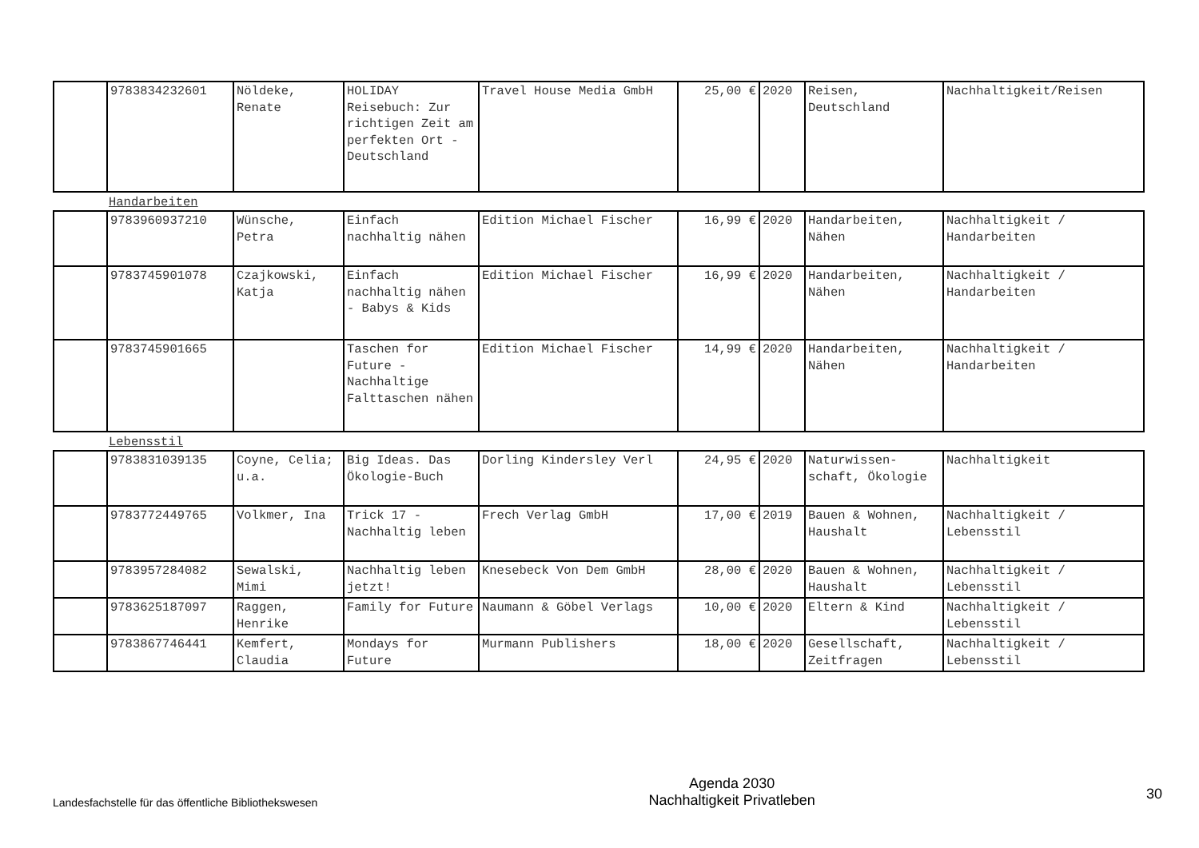| | 9783834232601 | Nöldeke, Renate | HOLIDAY Reisebuch: Zur richtigen Zeit am perfekten Ort - Deutschland | Travel House Media GmbH | 25,00 € | 2020 | Reisen, Deutschland | Nachhaltigkeit/Reisen |
Handarbeiten
| | 9783960937210 | Wünsche, Petra | Einfach nachhaltig nähen | Edition Michael Fischer | 16,99 € | 2020 | Handarbeiten, Nähen | Nachhaltigkeit / Handarbeiten |
| | 9783745901078 | Czajkowski, Katja | Einfach nachhaltig nähen - Babys & Kids | Edition Michael Fischer | 16,99 € | 2020 | Handarbeiten, Nähen | Nachhaltigkeit / Handarbeiten |
| | 9783745901665 | | Taschen for Future - Nachhaltige Falttaschen nähen | Edition Michael Fischer | 14,99 € | 2020 | Handarbeiten, Nähen | Nachhaltigkeit / Handarbeiten |
Lebensstil
| | 9783831039135 | Coyne, Celia; u.a. | Big Ideas. Das Ökologie-Buch | Dorling Kindersley Verl | 24,95 € | 2020 | Naturwissen-schaft, Ökologie | Nachhaltigkeit |
| | 9783772449765 | Volkmer, Ina | Trick 17 - Nachhaltig leben | Frech Verlag GmbH | 17,00 € | 2019 | Bauen & Wohnen, Haushalt | Nachhaltigkeit / Lebensstil |
| | 9783957284082 | Sewalski, Mimi | Nachhaltig leben jetzt! | Knesebeck Von Dem GmbH | 28,00 € | 2020 | Bauen & Wohnen, Haushalt | Nachhaltigkeit / Lebensstil |
| | 9783625187097 | Raggen, Henrike | Family for Future | Naumann & Göbel Verlags | 10,00 € | 2020 | Eltern & Kind | Nachhaltigkeit / Lebensstil |
| | 9783867746441 | Kemfert, Claudia | Mondays for Future | Murmann Publishers | 18,00 € | 2020 | Gesellschaft, Zeitfragen | Nachhaltigkeit / Lebensstil |
Landesfachstelle für das öffentliche Bibliothekswesen
Agenda 2030
Nachhaltigkeit Privatleben
30